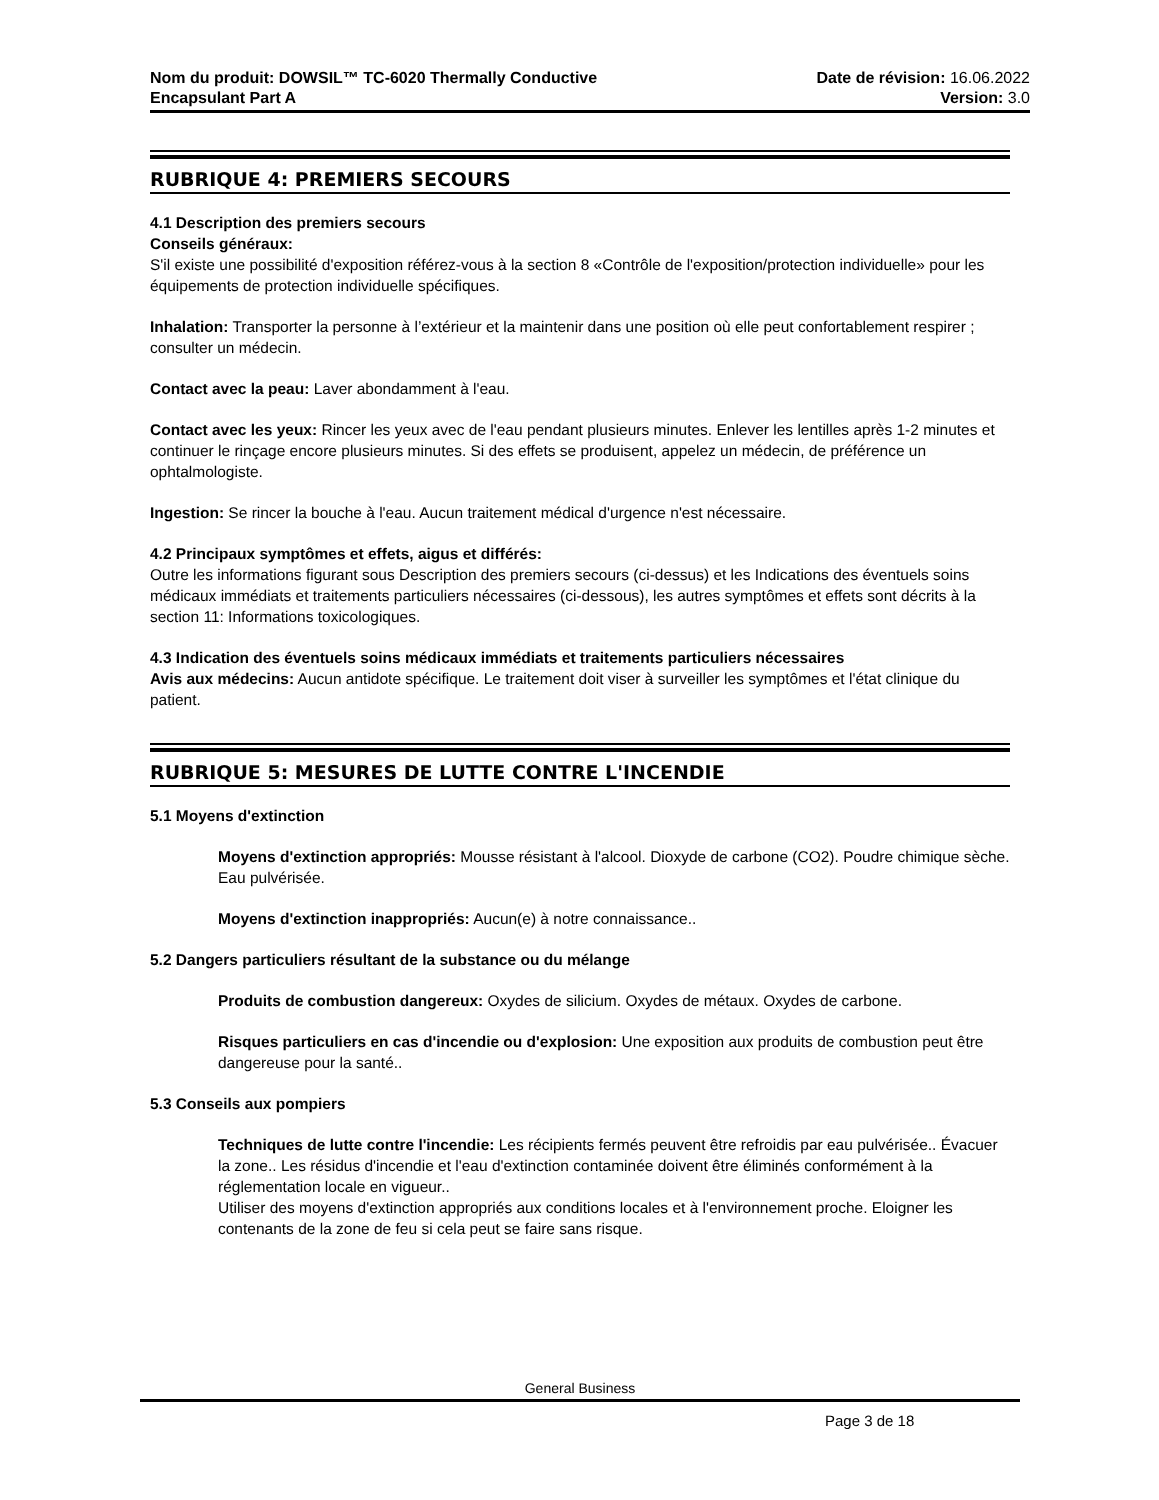Nom du produit: DOWSIL™ TC-6020 Thermally Conductive
Encapsulant Part A
Date de révision: 16.06.2022
Version: 3.0
RUBRIQUE 4: PREMIERS SECOURS
4.1 Description des premiers secours
Conseils généraux:
S'il existe une possibilité d'exposition référez-vous à la section 8 «Contrôle de l'exposition/protection individuelle» pour les équipements de protection individuelle spécifiques.
Inhalation: Transporter la personne à l’extérieur et la maintenir dans une position où elle peut confortablement respirer ; consulter un médecin.
Contact avec la peau: Laver abondamment à l'eau.
Contact avec les yeux: Rincer les yeux avec de l'eau pendant plusieurs minutes. Enlever les lentilles après 1-2 minutes et continuer le rinçage encore plusieurs minutes. Si des effets se produisent, appelez un médecin, de préférence un ophtalmologiste.
Ingestion: Se rincer la bouche à l'eau. Aucun traitement médical d'urgence n'est nécessaire.
4.2 Principaux symptômes et effets, aigus et différés:
Outre les informations figurant sous Description des premiers secours (ci-dessus) et les Indications des éventuels soins médicaux immédiats et traitements particuliers nécessaires (ci-dessous), les autres symptômes et effets sont décrits à la section 11: Informations toxicologiques.
4.3 Indication des éventuels soins médicaux immédiats et traitements particuliers nécessaires
Avis aux médecins: Aucun antidote spécifique. Le traitement doit viser à surveiller les symptômes et l'état clinique du patient.
RUBRIQUE 5: MESURES DE LUTTE CONTRE L'INCENDIE
5.1 Moyens d'extinction
Moyens d'extinction appropriés: Mousse résistant à l'alcool. Dioxyde de carbone (CO2). Poudre chimique sèche. Eau pulvérisée.
Moyens d'extinction inappropriés: Aucun(e) à notre connaissance..
5.2 Dangers particuliers résultant de la substance ou du mélange
Produits de combustion dangereux: Oxydes de silicium. Oxydes de métaux. Oxydes de carbone.
Risques particuliers en cas d'incendie ou d'explosion: Une exposition aux produits de combustion peut être dangereuse pour la santé..
5.3 Conseils aux pompiers
Techniques de lutte contre l'incendie: Les récipients fermés peuvent être refroidis par eau pulvérisée.. Évacuer la zone.. Les résidus d'incendie et l'eau d'extinction contaminée doivent être éliminés conformément à la réglementation locale en vigueur..
Utiliser des moyens d'extinction appropriés aux conditions locales et à l'environnement proche. Eloigner les contenants de la zone de feu si cela peut se faire sans risque.
General Business
Page 3 de 18